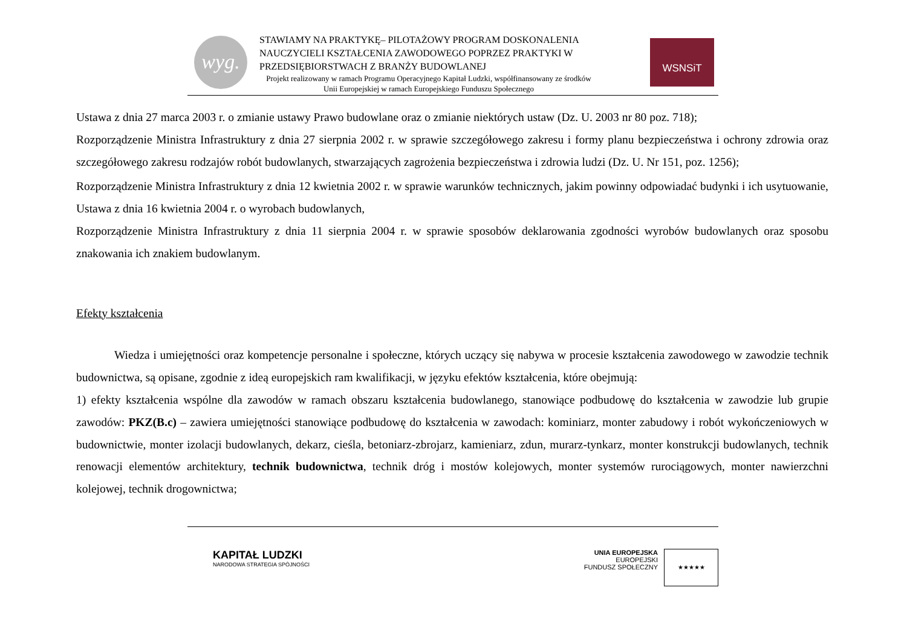wyg.
STAWIAMY NA PRAKTYKĘ– PILOTAŻOWY PROGRAM DOSKONALENIA NAUCZYCIELI KSZTAŁCENIA ZAWODOWEGO POPRZEZ PRAKTYKI W PRZEDSIĘBIORSTWACH Z BRANŻY BUDOWLANEJ
Projekt realizowany w ramach Programu Operacyjnego Kapitał Ludzki, współfinansowany ze środków Unii Europejskiej w ramach Europejskiego Funduszu Społecznego
WSNSiT
Ustawa z dnia 27 marca 2003 r. o zmianie ustawy Prawo budowlane oraz o zmianie niektórych ustaw (Dz. U. 2003 nr 80 poz. 718);
Rozporządzenie Ministra Infrastruktury z dnia 27 sierpnia 2002 r. w sprawie szczegółowego zakresu i formy planu bezpieczeństwa i ochrony zdrowia oraz szczegółowego zakresu rodzajów robót budowlanych, stwarzających zagrożenia bezpieczeństwa i zdrowia ludzi (Dz. U. Nr 151, poz. 1256);
Rozporządzenie Ministra Infrastruktury z dnia 12 kwietnia 2002 r. w sprawie warunków technicznych, jakim powinny odpowiadać budynki i ich usytuowanie, Ustawa z dnia 16 kwietnia 2004 r. o wyrobach budowlanych,
Rozporządzenie Ministra Infrastruktury z dnia 11 sierpnia 2004 r. w sprawie sposobów deklarowania zgodności wyrobów budowlanych oraz sposobu znakowania ich znakiem budowlanym.
Efekty kształcenia
Wiedza i umiejętności oraz kompetencje personalne i społeczne, których uczący się nabywa w procesie kształcenia zawodowego w zawodzie technik budownictwa, są opisane, zgodnie z ideą europejskich ram kwalifikacji, w języku efektów kształcenia, które obejmują:
1) efekty kształcenia wspólne dla zawodów w ramach obszaru kształcenia budowlanego, stanowiące podbudowę do kształcenia w zawodzie lub grupie zawodów: PKZ(B.c) – zawiera umiejętności stanowiące podbudowę do kształcenia w zawodach: kominiarz, monter zabudowy i robót wykończeniowych w budownictwie, monter izolacji budowlanych, dekarz, cieśla, betoniarz-zbrojarz, kamieniarz, zdun, murarz-tynkarz, monter konstrukcji budowlanych, technik renowacji elementów architektury, technik budownictwa, technik dróg i mostów kolejowych, monter systemów rurociągowych, monter nawierzchni kolejowej, technik drogownictwa;
KAPITAŁ LUDZKI
NARODOWA STRATEGIA SPÓJNOŚCI
UNIA EUROPEJSKA
EUROPEJSKI
FUNDUSZ SPOŁECZNY
★★★★★